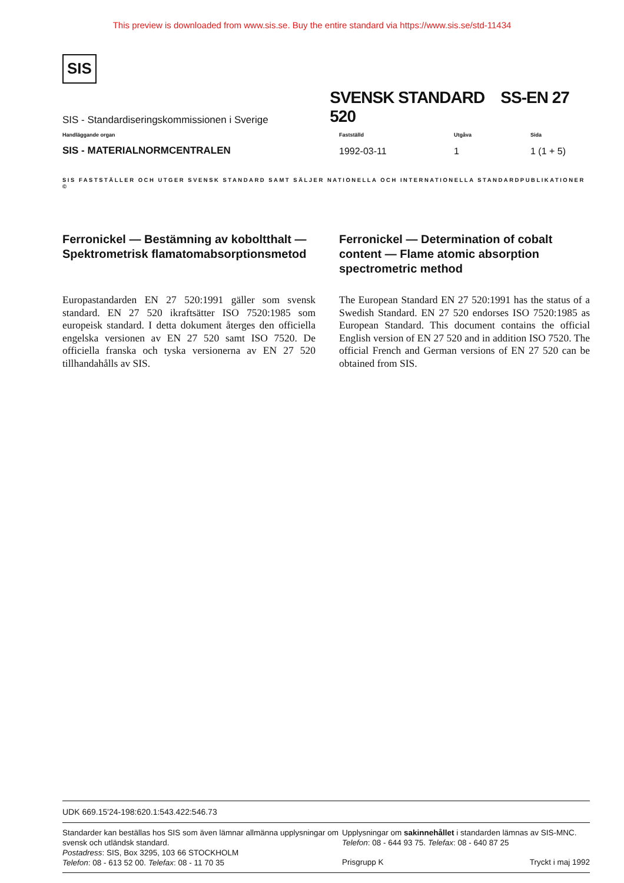This preview is downloaded from www.sis.se. Buy the entire standard via https://www.sis.se/std-11434
SIS
SIS - Standardiseringskommissionen i Sverige
SVENSK STANDARD SS-EN 27 520
Handläggande organ
SIS - MATERIALNORMCENTRALEN
Fastställd
1992-03-11
Utgåva
1
Sida
1 (1 + 5)
SIS FASTSTÄLLER OCH UTGER SVENSK STANDARD SAMT SÄLJER NATIONELLA OCH INTERNATIONELLA STANDARDPUBLIKATIONER ©
Ferronickel — Bestämning av koboltthalt — Spektrometrisk flamatomabsorptionsmetod
Ferronickel — Determination of cobalt content — Flame atomic absorption spectrometric method
Europastandarden EN 27 520:1991 gäller som svensk standard. EN 27 520 ikraftsätter ISO 7520:1985 som europeisk standard. I detta dokument återges den officiella engelska versionen av EN 27 520 samt ISO 7520. De officiella franska och tyska versionerna av EN 27 520 tillhandahålls av SIS.
The European Standard EN 27 520:1991 has the status of a Swedish Standard. EN 27 520 endorses ISO 7520:1985 as European Standard. This document contains the official English version of EN 27 520 and in addition ISO 7520. The official French and German versions of EN 27 520 can be obtained from SIS.
UDK 669.15'24-198:620.1:543.422:546.73
Standarder kan beställas hos SIS som även lämnar allmänna upplysningar om svensk och utländsk standard.
Postadress: SIS, Box 3295, 103 66 STOCKHOLM
Telefon: 08 - 613 52 00. Telefax: 08 - 11 70 35
Upplysningar om sakinnehållet i standarden lämnas av SIS-MNC.
Telefon: 08 - 644 93 75. Telefax: 08 - 640 87 25
Prisgrupp K Tryckt i maj 1992